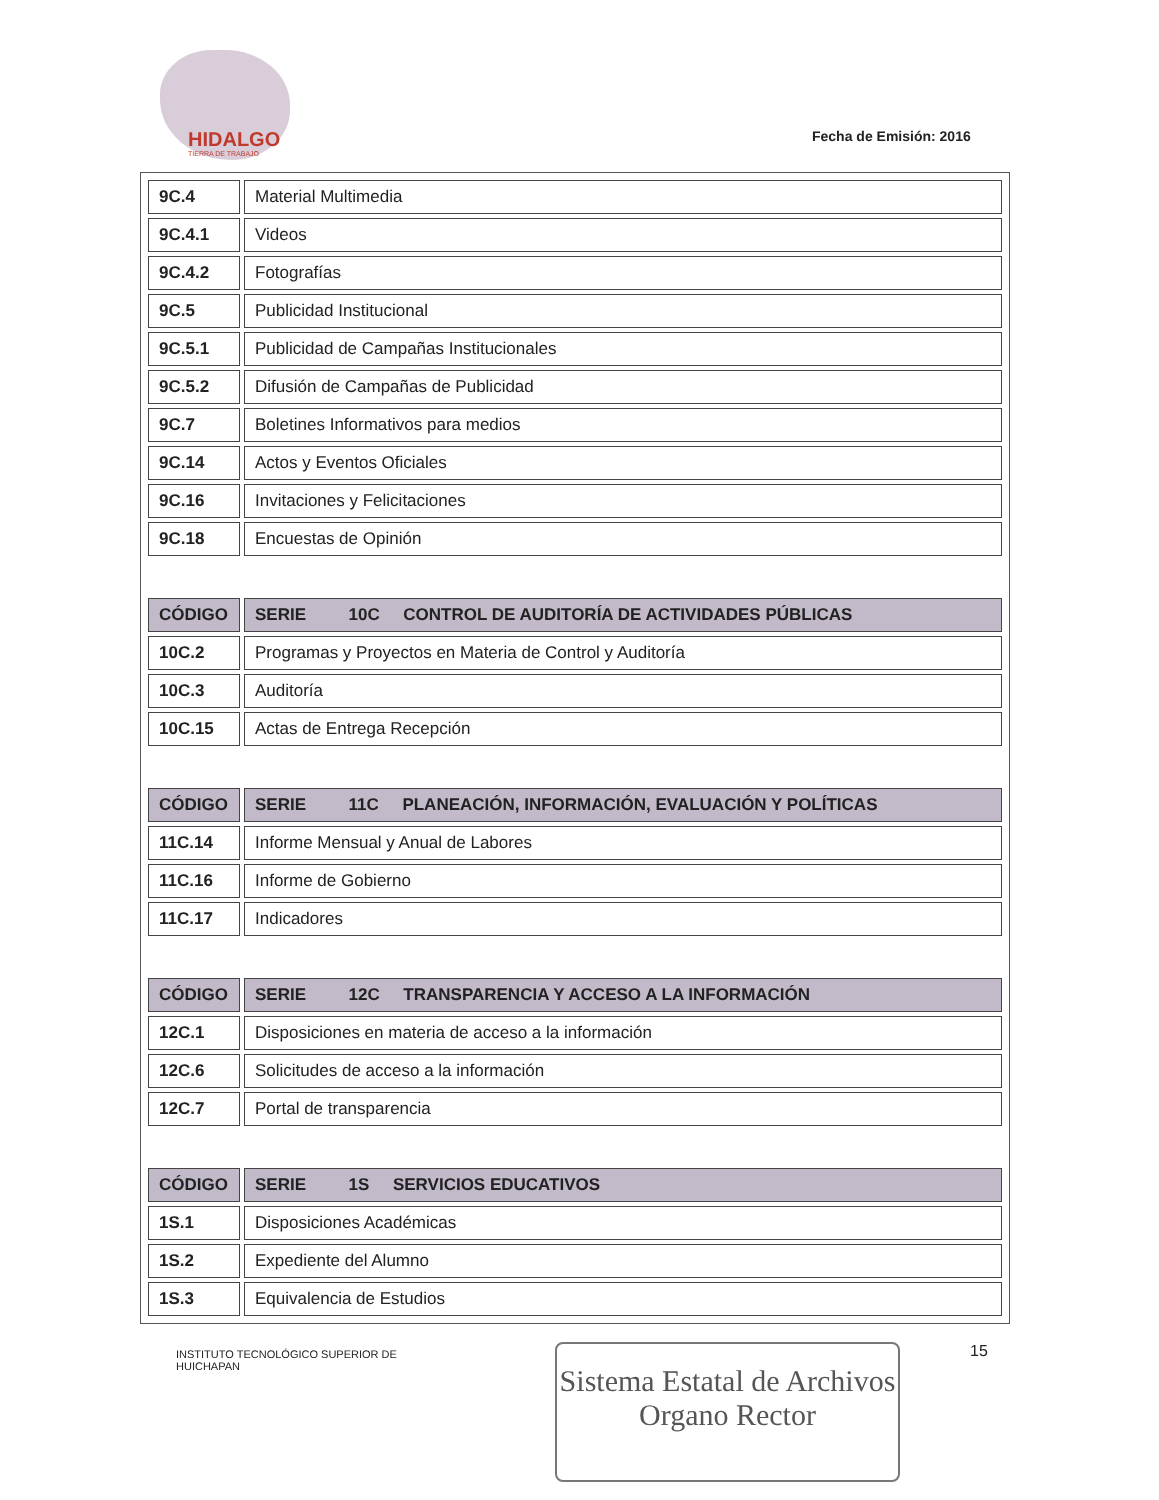HIDALGO
TIERRA DE TRABAJO
Fecha de Emisión: 2016
| 9C.4 | Material Multimedia |
| 9C.4.1 | Videos |
| 9C.4.2 | Fotografías |
| 9C.5 | Publicidad Institucional |
| 9C.5.1 | Publicidad de Campañas Institucionales |
| 9C.5.2 | Difusión de Campañas de Publicidad |
| 9C.7 | Boletines Informativos para medios |
| 9C.14 | Actos y Eventos Oficiales |
| 9C.16 | Invitaciones y Felicitaciones |
| 9C.18 | Encuestas de Opinión |
| CÓDIGO | SERIE 10C CONTROL DE AUDITORÍA DE ACTIVIDADES PÚBLICAS |
| --- | --- |
| 10C.2 | Programas y Proyectos en Materia de Control y Auditoría |
| 10C.3 | Auditoría |
| 10C.15 | Actas de Entrega Recepción |
| CÓDIGO | SERIE 11C PLANEACIÓN, INFORMACIÓN, EVALUACIÓN Y POLÍTICAS |
| --- | --- |
| 11C.14 | Informe Mensual y Anual de Labores |
| 11C.16 | Informe de Gobierno |
| 11C.17 | Indicadores |
| CÓDIGO | SERIE 12C TRANSPARENCIA Y ACCESO A LA INFORMACIÓN |
| --- | --- |
| 12C.1 | Disposiciones en materia de acceso a la información |
| 12C.6 | Solicitudes de acceso a la información |
| 12C.7 | Portal de transparencia |
| CÓDIGO | SERIE 1S SERVICIOS EDUCATIVOS |
| --- | --- |
| 1S.1 | Disposiciones Académicas |
| 1S.2 | Expediente del Alumno |
| 1S.3 | Equivalencia de Estudios |
INSTITUTO TECNOLÓGICO SUPERIOR DE
HUICHAPAN
Sistema Estatal de Archivos
Organo Rector
15